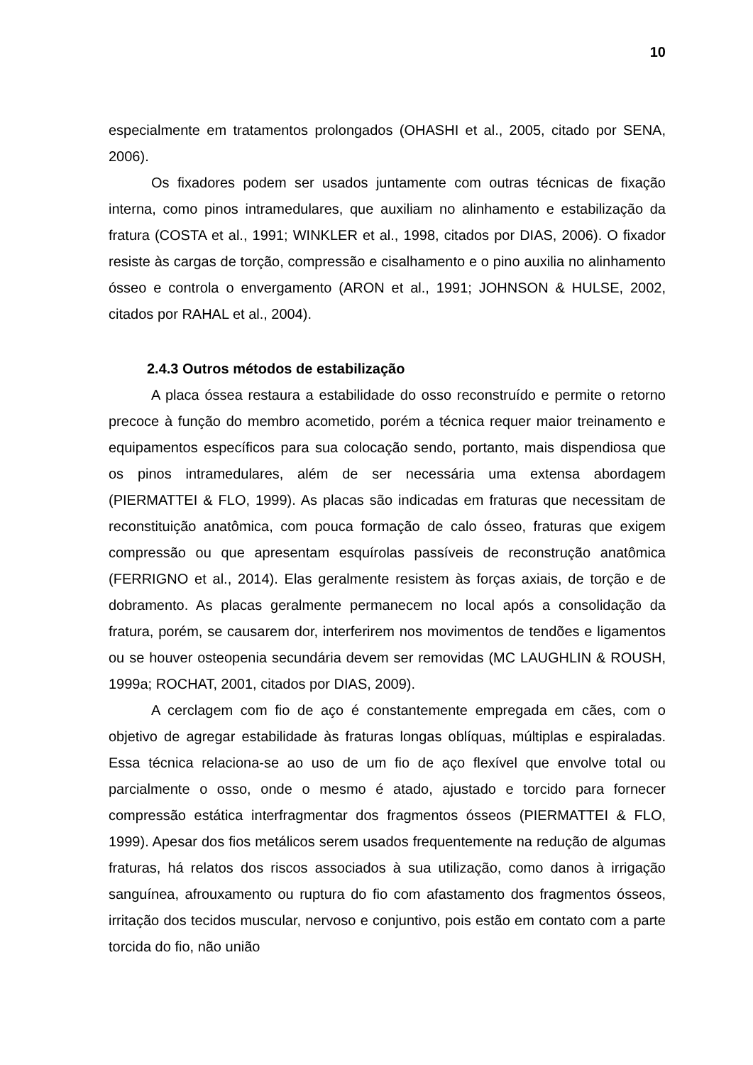10
especialmente em tratamentos prolongados (OHASHI et al., 2005, citado por SENA, 2006).
Os fixadores podem ser usados juntamente com outras técnicas de fixação interna, como pinos intramedulares, que auxiliam no alinhamento e estabilização da fratura (COSTA et al., 1991; WINKLER et al., 1998, citados por DIAS, 2006). O fixador resiste às cargas de torção, compressão e cisalhamento e o pino auxilia no alinhamento ósseo e controla o envergamento (ARON et al., 1991; JOHNSON & HULSE, 2002, citados por RAHAL et al., 2004).
2.4.3 Outros métodos de estabilização
A placa óssea restaura a estabilidade do osso reconstruído e permite o retorno precoce à função do membro acometido, porém a técnica requer maior treinamento e equipamentos específicos para sua colocação sendo, portanto, mais dispendiosa que os pinos intramedulares, além de ser necessária uma extensa abordagem (PIERMATTEI & FLO, 1999). As placas são indicadas em fraturas que necessitam de reconstituição anatômica, com pouca formação de calo ósseo, fraturas que exigem compressão ou que apresentam esquírolas passíveis de reconstrução anatômica (FERRIGNO et al., 2014). Elas geralmente resistem às forças axiais, de torção e de dobramento. As placas geralmente permanecem no local após a consolidação da fratura, porém, se causarem dor, interferirem nos movimentos de tendões e ligamentos ou se houver osteopenia secundária devem ser removidas (MC LAUGHLIN & ROUSH, 1999a; ROCHAT, 2001, citados por DIAS, 2009).
A cerclagem com fio de aço é constantemente empregada em cães, com o objetivo de agregar estabilidade às fraturas longas oblíquas, múltiplas e espiraladas. Essa técnica relaciona-se ao uso de um fio de aço flexível que envolve total ou parcialmente o osso, onde o mesmo é atado, ajustado e torcido para fornecer compressão estática interfragmentar dos fragmentos ósseos (PIERMATTEI & FLO, 1999). Apesar dos fios metálicos serem usados frequentemente na redução de algumas fraturas, há relatos dos riscos associados à sua utilização, como danos à irrigação sanguínea, afrouxamento ou ruptura do fio com afastamento dos fragmentos ósseos, irritação dos tecidos muscular, nervoso e conjuntivo, pois estão em contato com a parte torcida do fio, não união